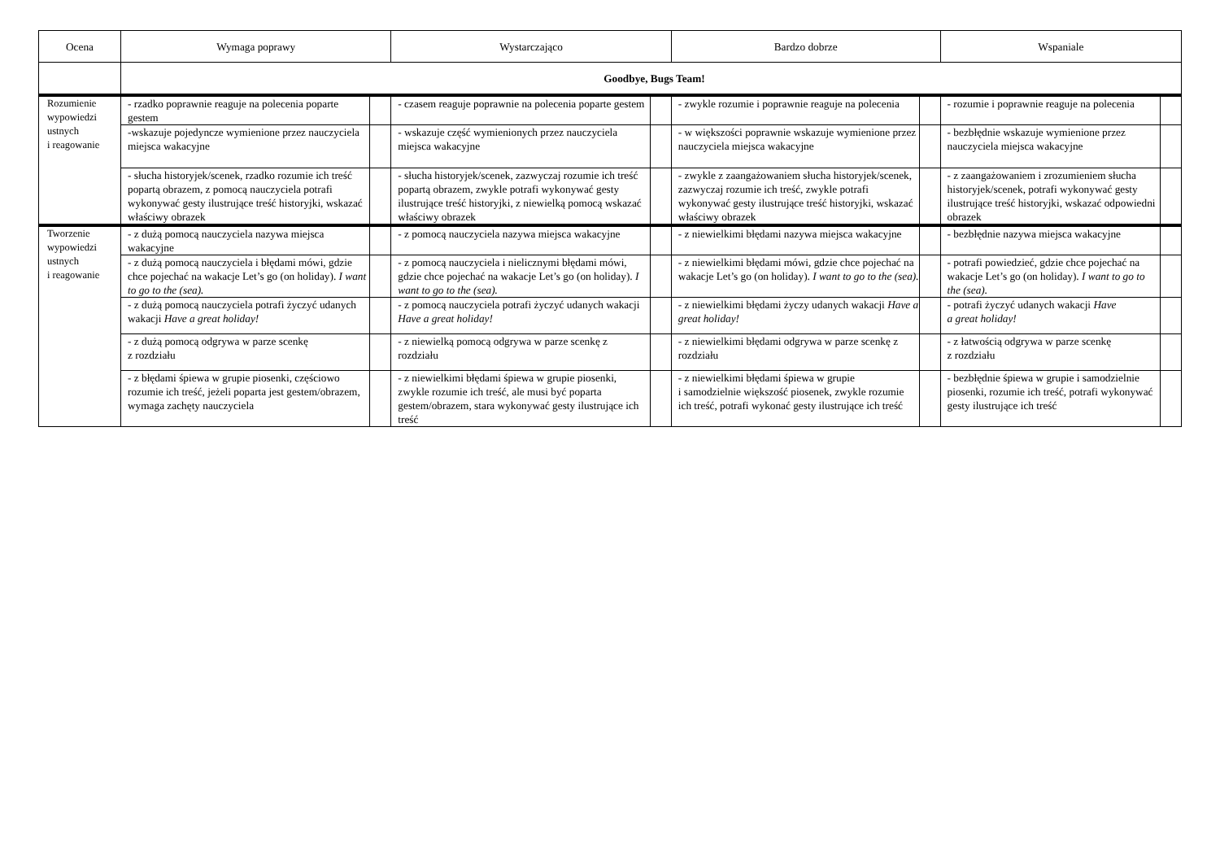| Ocena | Wymaga poprawy | | Wystarczająco | | Bardzo dobrze | | Wspaniale | |
| --- | --- | --- | --- | --- | --- | --- | --- | --- |
| | Goodbye, Bugs Team! | | | | | | | |
| Rozumienie wypowiedzi ustnych i reagowanie | - rzadko poprawnie reaguje na polecenia poparte gestem | | - czasem reaguje poprawnie na polecenia poparte gestem | | - zwykle rozumie i poprawnie reaguje na polecenia | | - rozumie i poprawnie reaguje na polecenia | |
| | -wskazuje pojedyncze wymienione przez nauczyciela miejsca wakacyjne | | - wskazuje część wymienionych przez nauczyciela miejsca wakacyjne | | - w większości poprawnie wskazuje wymienione przez nauczyciela miejsca wakacyjne | | - bezbłędnie wskazuje wymienione przez nauczyciela miejsca wakacyjne | |
| | - słucha historyjek/scenek, rzadko rozumie ich treść popartą obrazem, z pomocą nauczyciela potrafi wykonywać gesty ilustrujące treść historyjki, wskazać właściwy obrazek | | - słucha historyjek/scenek, zazwyczaj rozumie ich treść popartą obrazem, zwykle potrafi wykonywać gesty ilustrujące treść historyjki, z niewielką pomocą wskazać właściwy obrazek | | - zwykle z zaangażowaniem słucha historyjek/scenek, zazwyczaj rozumie ich treść, zwykle potrafi wykonywać gesty ilustrujące treść historyjki, wskazać właściwy obrazek | | - z zaangażowaniem i zrozumieniem słucha historyjek/scenek, potrafi wykonywać gesty ilustrujące treść historyjki, wskazać odpowiedni obrazek | |
| Tworzenie wypowiedzi ustnych i reagowanie | - z dużą pomocą nauczyciela nazywa miejsca wakacyjne | | - z pomocą nauczyciela nazywa miejsca wakacyjne | | - z niewielkimi błędami nazywa miejsca wakacyjne | | - bezbłędnie nazywa miejsca wakacyjne | |
| | - z dużą pomocą nauczyciela i błędami mówi, gdzie chce pojechać na wakacje Let’s go (on holiday). I want to go to the (sea). | | - z pomocą nauczyciela i nielicznymi błędami mówi, gdzie chce pojechać na wakacje Let’s go (on holiday). I want to go to the (sea). | | - z niewielkimi błędami mówi, gdzie chce pojechać na wakacje Let’s go (on holiday). I want to go to the (sea). | | - potrafi powiedzieć, gdzie chce pojechać na wakacje Let’s go (on holiday). I want to go to the (sea). | |
| | - z dużą pomocą nauczyciela potrafi życzyć udanych wakacji Have a great holiday! | | - z pomocą nauczyciela potrafi życzyć udanych wakacji Have a great holiday! | | - z niewielkimi błędami życzy udanych wakacji Have a great holiday! | | - potrafi życzyć udanych wakacji Have a great holiday! | |
| | - z dużą pomocą odgrywa w parze scenkę z rozdziału | | - z niewielką pomocą odgrywa w parze scenkę z rozdziału | | - z niewielkimi błędami odgrywa w parze scenkę z rozdziału | | - z łatwością odgrywa w parze scenkę z rozdziału | |
| | - z błędami śpiewa w grupie piosenki, częściowo rozumie ich treść, jeżeli poparta jest gestem/obrazem, wymaga zachęty nauczyciela | | - z niewielkimi błędami śpiewa w grupie piosenki, zwykle rozumie ich treść, ale musi być poparta gestem/obrazem, stara wykonywać gesty ilustrujące ich treść | | - z niewielkimi błędami śpiewa w grupie i samodzielnie większość piosenek, zwykle rozumie ich treść, potrafi wykonać gesty ilustrujące ich treść | | - bezbłędnie śpiewa w grupie i samodzielnie piosenki, rozumie ich treść, potrafi wykonywać gesty ilustrujące ich treść | |